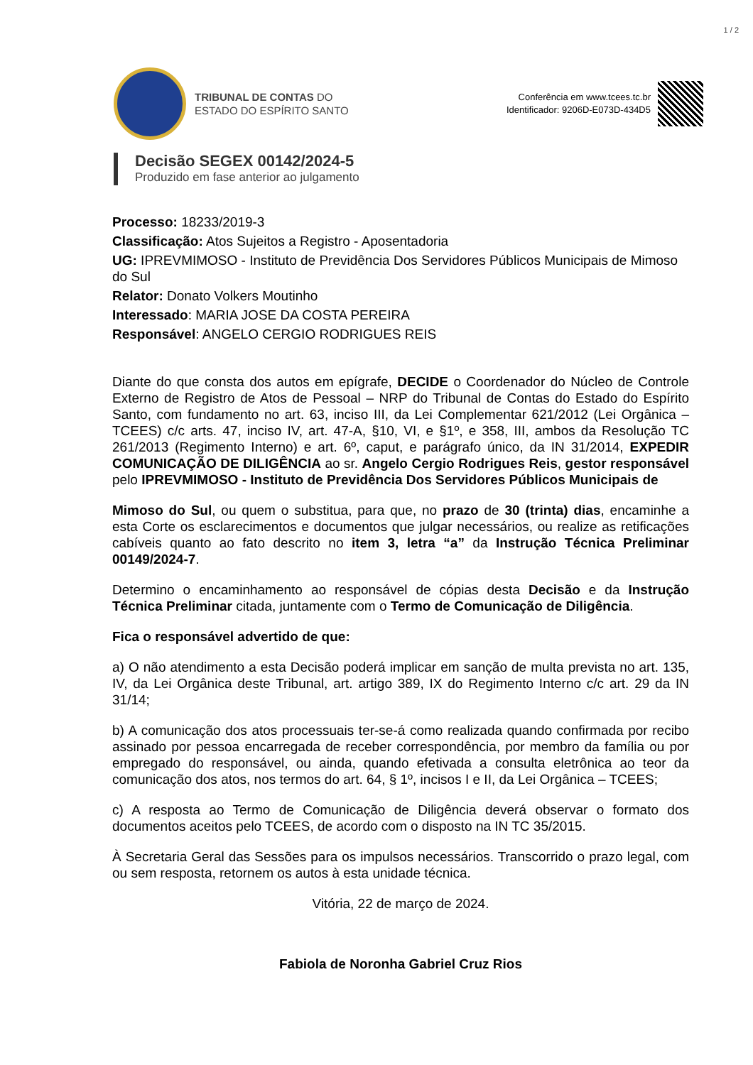1 / 2
TRIBUNAL DE CONTAS DO
ESTADO DO ESPÍRITO SANTO
Conferência em www.tcees.tc.br
Identificador: 9206D-E073D-434D5
Decisão SEGEX 00142/2024-5
Produzido em fase anterior ao julgamento
Processo: 18233/2019-3
Classificação: Atos Sujeitos a Registro - Aposentadoria
UG: IPREVMIMOSO - Instituto de Previdência Dos Servidores Públicos Municipais de Mimoso do Sul
Relator: Donato Volkers Moutinho
Interessado: MARIA JOSE DA COSTA PEREIRA
Responsável: ANGELO CERGIO RODRIGUES REIS
Diante do que consta dos autos em epígrafe, DECIDE o Coordenador do Núcleo de Controle Externo de Registro de Atos de Pessoal – NRP do Tribunal de Contas do Estado do Espírito Santo, com fundamento no art. 63, inciso III, da Lei Complementar 621/2012 (Lei Orgânica – TCEES) c/c arts. 47, inciso IV, art. 47-A, §10, VI, e §1º, e 358, III, ambos da Resolução TC 261/2013 (Regimento Interno) e art. 6º, caput, e parágrafo único, da IN 31/2014, EXPEDIR COMUNICAÇÃO DE DILIGÊNCIA ao sr. Angelo Cergio Rodrigues Reis, gestor responsável pelo IPREVMIMOSO - Instituto de Previdência Dos Servidores Públicos Municipais de
Mimoso do Sul, ou quem o substitua, para que, no prazo de 30 (trinta) dias, encaminhe a esta Corte os esclarecimentos e documentos que julgar necessários, ou realize as retificações cabíveis quanto ao fato descrito no item 3, letra “a” da Instrução Técnica Preliminar 00149/2024-7.
Determino o encaminhamento ao responsável de cópias desta Decisão e da Instrução Técnica Preliminar citada, juntamente com o Termo de Comunicação de Diligência.
Fica o responsável advertido de que:
a) O não atendimento a esta Decisão poderá implicar em sanção de multa prevista no art. 135, IV, da Lei Orgânica deste Tribunal, art. artigo 389, IX do Regimento Interno c/c art. 29 da IN 31/14;
b) A comunicação dos atos processuais ter-se-á como realizada quando confirmada por recibo assinado por pessoa encarregada de receber correspondência, por membro da família ou por empregado do responsável, ou ainda, quando efetivada a consulta eletrônica ao teor da comunicação dos atos, nos termos do art. 64, § 1º, incisos I e II, da Lei Orgânica – TCEES;
c) A resposta ao Termo de Comunicação de Diligência deverá observar o formato dos documentos aceitos pelo TCEES, de acordo com o disposto na IN TC 35/2015.
À Secretaria Geral das Sessões para os impulsos necessários. Transcorrido o prazo legal, com ou sem resposta, retornem os autos à esta unidade técnica.
Vitória, 22 de março de 2024.
Fabiola de Noronha Gabriel Cruz Rios